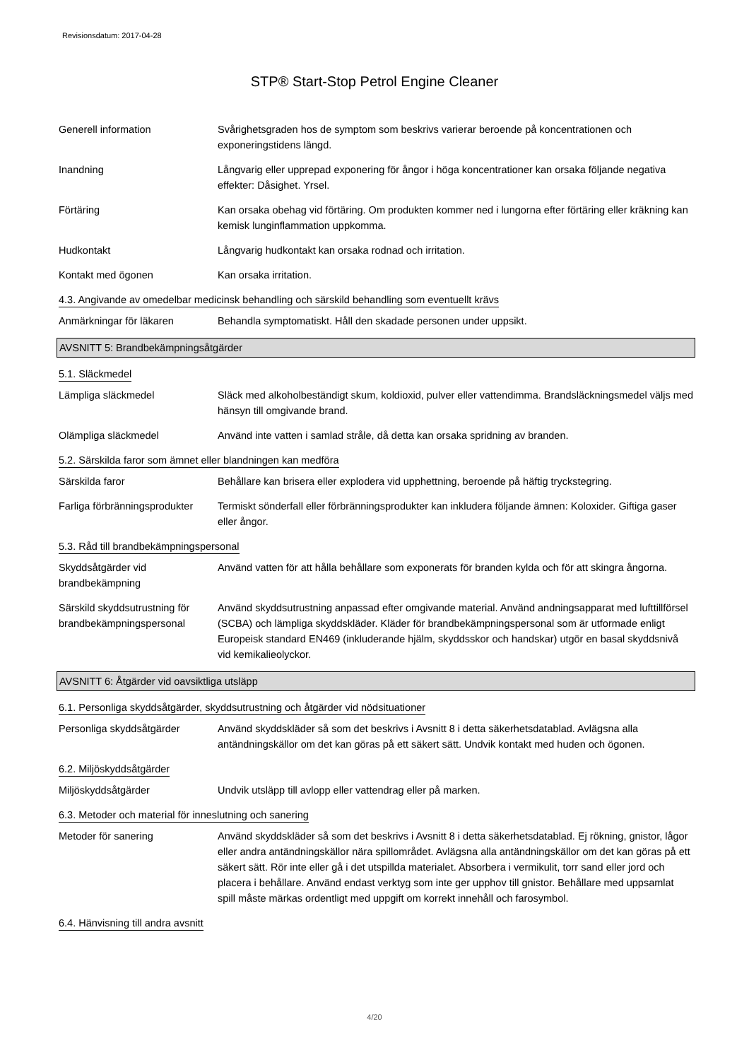Revisionsdatum: 2017-04-28
STP® Start-Stop Petrol Engine Cleaner
Generell information Svårighetsgraden hos de symptom som beskrivs varierar beroende på koncentrationen och exponeringstidens längd.
Inandning Långvarig eller upprepad exponering för ångor i höga koncentrationer kan orsaka följande negativa effekter: Dåsighet. Yrsel.
Förtäring Kan orsaka obehag vid förtäring. Om produkten kommer ned i lungorna efter förtäring eller kräkning kan kemisk lunginflammation uppkomma.
Hudkontakt Långvarig hudkontakt kan orsaka rodnad och irritation.
Kontakt med ögonen Kan orsaka irritation.
4.3. Angivande av omedelbar medicinsk behandling och särskild behandling som eventuellt krävs
Anmärkningar för läkaren Behandla symptomatiskt. Håll den skadade personen under uppsikt.
AVSNITT 5: Brandbekämpningsåtgärder
5.1. Släckmedel
Lämpliga släckmedel Släck med alkoholbeständigt skum, koldioxid, pulver eller vattendimma. Brandsläckningsmedel väljs med hänsyn till omgivande brand.
Olämpliga släckmedel Använd inte vatten i samlad stråle, då detta kan orsaka spridning av branden.
5.2. Särskilda faror som ämnet eller blandningen kan medföra
Särskilda faror Behållare kan brisera eller explodera vid upphettning, beroende på häftig tryckstegring.
Farliga förbränningsprodukter
Termiskt sönderfall eller förbränningsprodukter kan inkludera följande ämnen: Koloxider. Giftiga gaser eller ångor.
5.3. Råd till brandbekämpningspersonal
Skyddsåtgärder vid brandbekämpning
Använd vatten för att hålla behållare som exponerats för branden kylda och för att skingra ångorna.
Särskild skyddsutrustning för brandbekämpningspersonal
Använd skyddsutrustning anpassad efter omgivande material. Använd andningsapparat med lufttillförsel (SCBA) och lämpliga skyddskläder. Kläder för brandbekämpningspersonal som är utformade enligt Europeisk standard EN469 (inkluderande hjälm, skyddsskor och handskar) utgör en basal skyddsnivå vid kemikalieolyckor.
AVSNITT 6: Åtgärder vid oavsiktliga utsläpp
6.1. Personliga skyddsåtgärder, skyddsutrustning och åtgärder vid nödsituationer
Personliga skyddsåtgärder Använd skyddskläder så som det beskrivs i Avsnitt 8 i detta säkerhetsdatablad. Avlägsna alla antändningskällor om det kan göras på ett säkert sätt. Undvik kontakt med huden och ögonen.
6.2. Miljöskyddsåtgärder
Miljöskyddsåtgärder Undvik utsläpp till avlopp eller vattendrag eller på marken.
6.3. Metoder och material för inneslutning och sanering
Metoder för sanering Använd skyddskläder så som det beskrivs i Avsnitt 8 i detta säkerhetsdatablad. Ej rökning, gnistor, lågor eller andra antändningskällor nära spillområdet. Avlägsna alla antändningskällor om det kan göras på ett säkert sätt. Rör inte eller gå i det utspillda materialet. Absorbera i vermikulit, torr sand eller jord och placera i behållare. Använd endast verktyg som inte ger upphov till gnistor. Behållare med uppsamlat spill måste märkas ordentligt med uppgift om korrekt innehåll och farosymbol.
6.4. Hänvisning till andra avsnitt
4/20